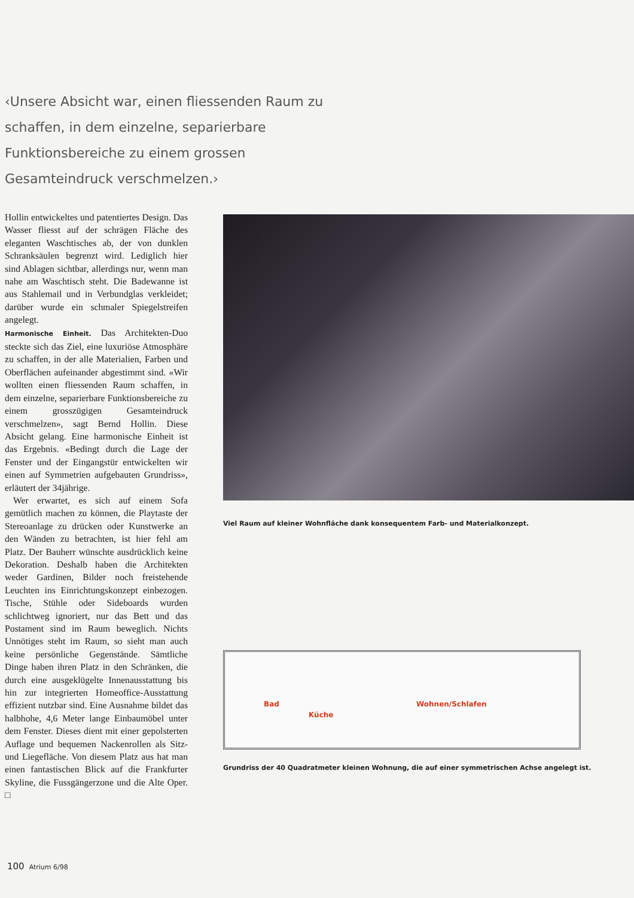‹Unsere Absicht war, einen fliessenden Raum zu schaf­fen, in dem einzelne, separierbare Funktionsbereiche zu einem grossen Gesamteindruck verschmelzen.›
Hollin entwickeltes und patentiertes Design. Das Wasser fliesst auf der schrägen Fläche des eleganten Waschtisches ab, der von dunklen Schranksäulen begrenzt wird. Lediglich hier sind Ablagen sichtbar, allerdings nur, wenn man nahe am Waschtisch steht. Die Badewanne ist aus Stahlemail und in Verbundglas verkleidet; darüber wurde ein schmaler Spiegelstreifen angelegt.
Harmonische Einheit. Das Architekten-Duo steckte sich das Ziel, eine luxuriöse Atmosphäre zu schaffen, in der alle Materialien, Farben und Oberflächen aufeinander abgestimmt sind. «Wir wollten einen fliessenden Raum schaffen, in dem einzelne, separierbare Funktionsbereiche zu einem grosszügigen Gesamteindruck verschmelzen», sagt Bernd Hollin. Diese Absicht gelang. Eine harmonische Einheit ist das Ergebnis. «Bedingt durch die Lage der Fenster und der Eingangstür entwickelten wir einen auf Symmetrien aufgebauten Grundriss», erläutert der 34jährige.
Wer erwartet, es sich auf einem Sofa gemütlich machen zu können, die Playtaste der Stereoanlage zu drücken oder Kunstwerke an den Wänden zu betrachten, ist hier fehl am Platz. Der Bauherr wünschte ausdrücklich keine Dekoration. Deshalb haben die Architekten weder Gardinen, Bilder noch freistehende Leuchten ins Einrichtungskonzept einbezogen. Tische, Stühle oder Sideboards wurden schlichtweg ignoriert, nur das Bett und das Postament sind im Raum beweglich. Nichts Unnötiges steht im Raum, so sieht man auch keine persönliche Gegenstände. Sämtliche Dinge haben ihren Platz in den Schränken, die durch eine ausgeklügelte Innenausstattung bis hin zur integrierten Homeoffice-Ausstattung effizient nutzbar sind. Eine Ausnahme bildet das halbhohe, 4,6 Meter lange Einbaumöbel unter dem Fenster. Dieses dient mit einer gepolsterten Auflage und bequemen Nackenrollen als Sitz- und Liegefläche. Von diesem Platz aus hat man einen fantastischen Blick auf die Frankfurter Skyline, die Fussgängerzone und die Alte Oper. □
Viel Raum auf kleiner Wohnfläche dank konsequentem Farb- und Materialkonzept.
Bad
Küche
Wohnen/Schlafen
Grundriss der 40 Quadratmeter kleinen Wohnung, die auf einer symmetrischen Achse angelegt ist.
100 Atrium 6/98